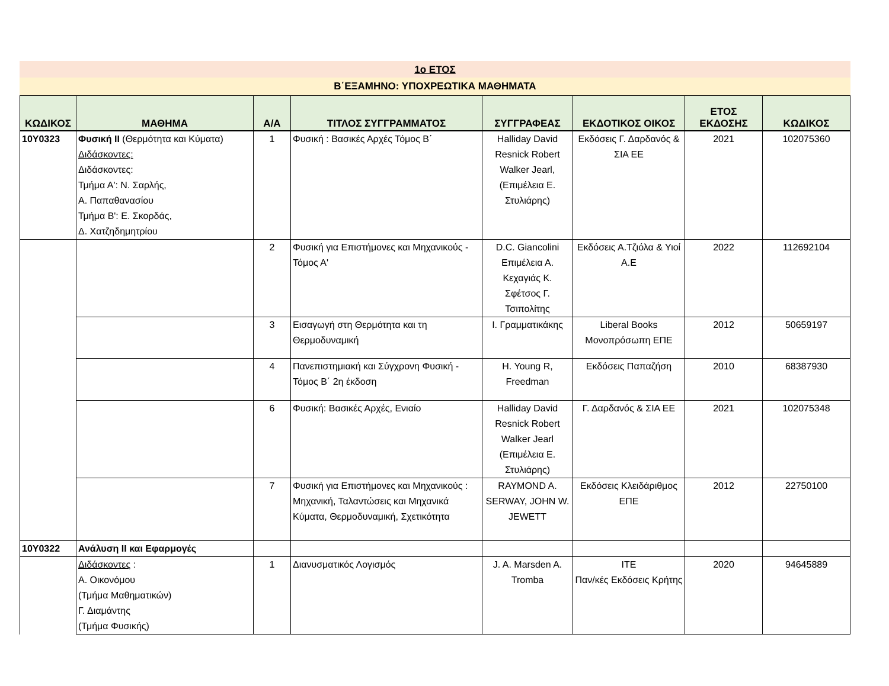1ο ΕΤΟΣ
Β΄ΕΞΑΜΗΝΟ: ΥΠΟΧΡΕΩΤΙΚΑ ΜΑΘΗΜΑΤΑ
| ΚΩΔΙΚΟΣ | ΜΑΘΗΜΑ | Α/Α | ΤΙΤΛΟΣ ΣΥΓΓΡΑΜΜΑΤΟΣ | ΣΥΓΓΡΑΦΕΑΣ | ΕΚΔΟΤΙΚΟΣ ΟΙΚΟΣ | ΕΤΟΣ ΕΚΔΟΣΗΣ | ΚΩΔΙΚΟΣ |
| --- | --- | --- | --- | --- | --- | --- | --- |
| 10Υ0323 | Φυσική ΙΙ (Θερμότητα και Κύματα) Διδάσκοντες: Διδάσκοντες: Τμήμα Α': Ν. Σαρλής, Α. Παπαθανασίου Τμήμα Β': Ε. Σκορδάς, Δ. Χατζηδημητρίου | 1 | Φυσική : Βασικές Αρχές Τόμος Β΄ | Halliday David Resnick Robert Walker Jearl, (Επιμέλεια Ε. Στυλιάρης) | Εκδόσεις Γ. Δαρδανός & ΣΙΑ ΕΕ | 2021 | 102075360 |
| | | 2 | Φυσική για Επιστήμονες και Μηχανικούς - Τόμος Α' | D.C. Giancolini Επιμέλεια Α. Κεχαγιάς Κ. Σφέτσος Γ. Τσιπολίτης | Εκδόσεις Α.Τζιόλα & Υιοί Α.Ε | 2022 | 112692104 |
| | | 3 | Εισαγωγή στη Θερμότητα και τη Θερμοδυναμική | Ι. Γραμματικάκης | Liberal Books Μονοπρόσωπη ΕΠΕ | 2012 | 50659197 |
| | | 4 | Πανεπιστημιακή και Σύγχρονη Φυσική - Τόμος Β΄ 2η έκδοση | H. Young R, Freedman | Εκδόσεις Παπαζήση | 2010 | 68387930 |
| | | 6 | Φυσική: Βασικές Αρχές, Ενιαίο | Halliday David Resnick Robert Walker Jearl (Επιμέλεια Ε. Στυλιάρης) | Γ. Δαρδανός & ΣΙΑ ΕΕ | 2021 | 102075348 |
| | | 7 | Φυσική για Επιστήμονες και Μηχανικούς : Μηχανική, Ταλαντώσεις και Μηχανικά Κύματα, Θερμοδυναμική, Σχετικότητα | RAYMOND A. SERWAY, JOHN W. JEWETT | Εκδόσεις Κλειδάριθμος ΕΠΕ | 2012 | 22750100 |
| 10Υ0322 | Ανάλυση ΙΙ και Εφαρμογές | | | | | | |
| | Διδάσκοντες : Α. Οικονόμου (Τμήμα Μαθηματικών) Γ. Διαμάντης (Τμήμα Φυσικής) | 1 | Διανυσματικός Λογισμός | J. A. Marsden A. Tromba | ΙΤΕ Παν/κές Εκδόσεις Κρήτης | 2020 | 94645889 |